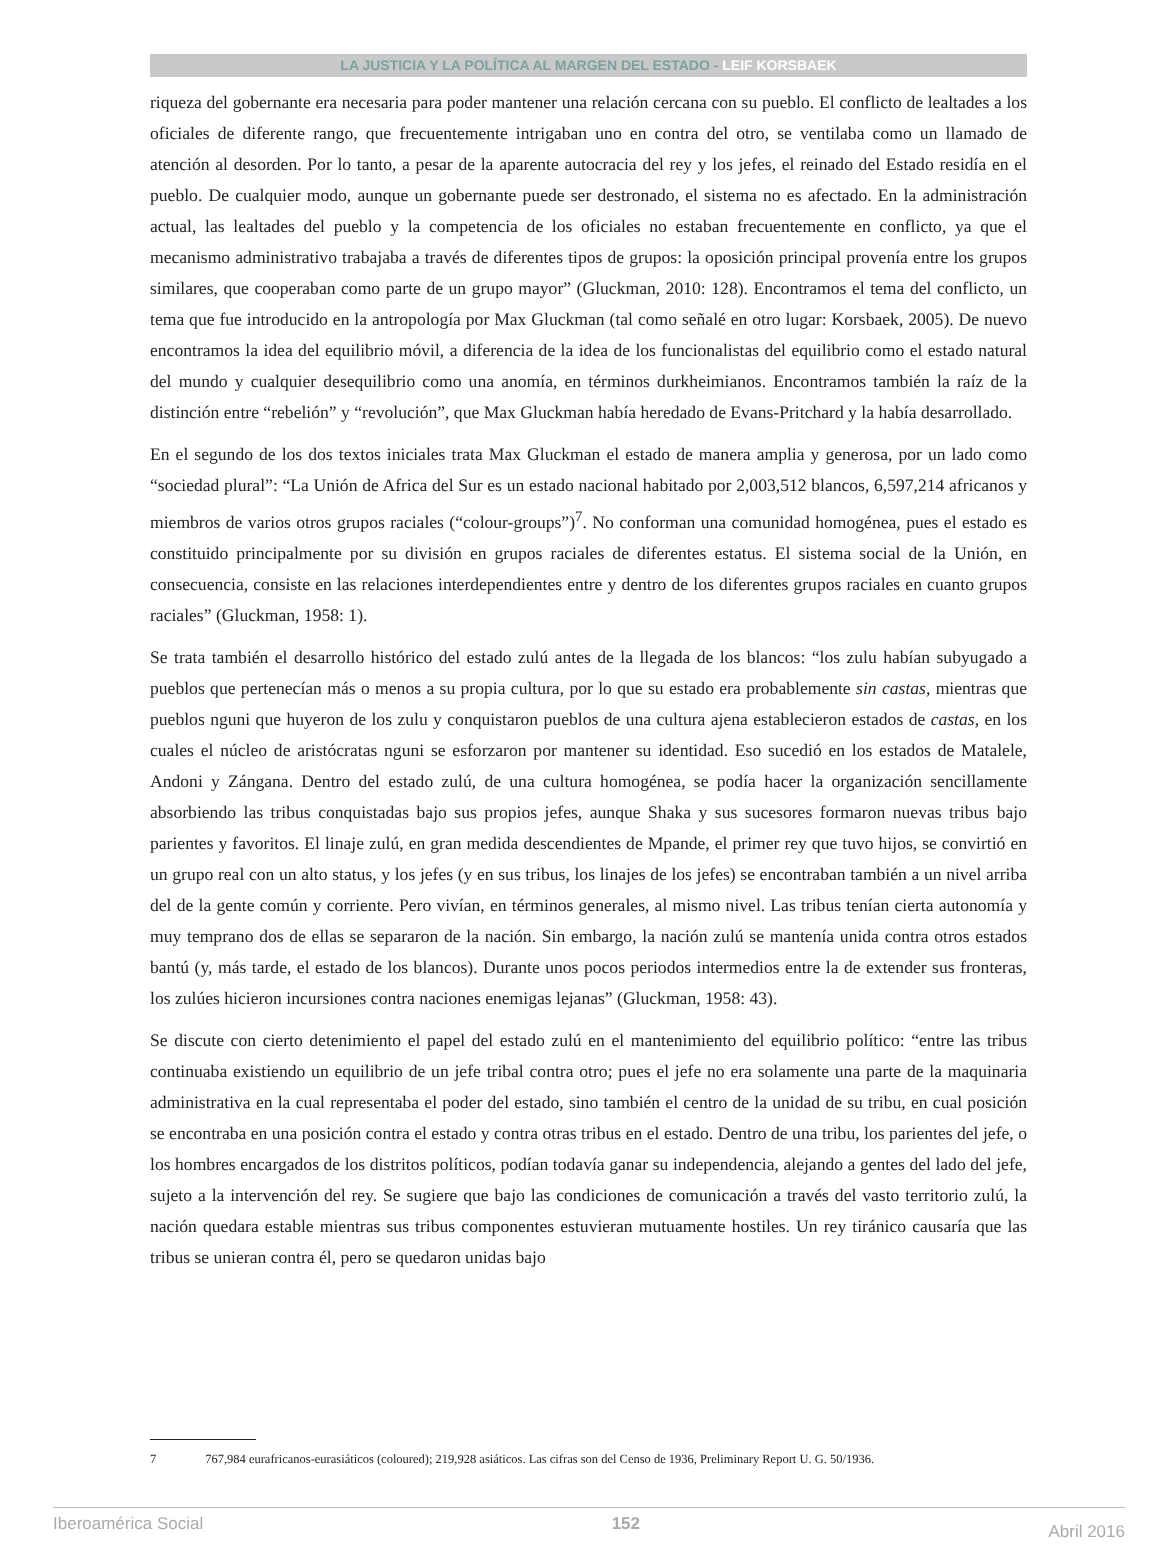LA JUSTICIA Y LA POLÍTICA AL MARGEN DEL ESTADO - LEIF KORSBAEK
riqueza del gobernante era necesaria para poder mantener una relación cercana con su pueblo. El conflicto de lealtades a los oficiales de diferente rango, que frecuentemente intrigaban uno en contra del otro, se ventilaba como un llamado de atención al desorden. Por lo tanto, a pesar de la aparente autocracia del rey y los jefes, el reinado del Estado residía en el pueblo. De cualquier modo, aunque un gobernante puede ser destronado, el sistema no es afectado. En la administración actual, las lealtades del pueblo y la competencia de los oficiales no estaban frecuentemente en conflicto, ya que el mecanismo administrativo trabajaba a través de diferentes tipos de grupos: la oposición principal provenía entre los grupos similares, que cooperaban como parte de un grupo mayor” (Gluckman, 2010: 128). Encontramos el tema del conflicto, un tema que fue introducido en la antropología por Max Gluckman (tal como señalé en otro lugar: Korsbaek, 2005). De nuevo encontramos la idea del equilibrio móvil, a diferencia de la idea de los funcionalistas del equilibrio como el estado natural del mundo y cualquier desequilibrio como una anomía, en términos durkheimianos. Encontramos también la raíz de la distinción entre “rebelión” y “revolución”, que Max Gluckman había heredado de Evans-Pritchard y la había desarrollado.
En el segundo de los dos textos iniciales trata Max Gluckman el estado de manera amplia y generosa, por un lado como “sociedad plural”: “La Unión de Africa del Sur es un estado nacional habitado por 2,003,512 blancos, 6,597,214 africanos y miembros de varios otros grupos raciales (“colour-groups”)<sup>7</sup>. No conforman una comunidad homogénea, pues el estado es constituido principalmente por su división en grupos raciales de diferentes estatus. El sistema social de la Unión, en consecuencia, consiste en las relaciones interdependientes entre y dentro de los diferentes grupos raciales en cuanto grupos raciales” (Gluckman, 1958: 1).
Se trata también el desarrollo histórico del estado zulú antes de la llegada de los blancos: “los zulu habían subyugado a pueblos que pertenecían más o menos a su propia cultura, por lo que su estado era probablemente sin castas, mientras que pueblos nguni que huyeron de los zulu y conquistaron pueblos de una cultura ajena establecieron estados de castas, en los cuales el núcleo de aristócratas nguni se esforzaron por mantener su identidad. Eso sucedió en los estados de Matalele, Andoni y Zángana. Dentro del estado zulú, de una cultura homogénea, se podía hacer la organización sencillamente absorbiendo las tribus conquistadas bajo sus propios jefes, aunque Shaka y sus sucesores formaron nuevas tribus bajo parientes y favoritos. El linaje zulú, en gran medida descendientes de Mpande, el primer rey que tuvo hijos, se convirtió en un grupo real con un alto status, y los jefes (y en sus tribus, los linajes de los jefes) se encontraban también a un nivel arriba del de la gente común y corriente. Pero vivían, en términos generales, al mismo nivel. Las tribus tenían cierta autonomía y muy temprano dos de ellas se separaron de la nación. Sin embargo, la nación zulú se mantenía unida contra otros estados bantú (y, más tarde, el estado de los blancos). Durante unos pocos periodos intermedios entre la de extender sus fronteras, los zulúes hicieron incursiones contra naciones enemigas lejanas” (Gluckman, 1958: 43).
Se discute con cierto detenimiento el papel del estado zulú en el mantenimiento del equilibrio político: “entre las tribus continuaba existiendo un equilibrio de un jefe tribal contra otro; pues el jefe no era solamente una parte de la maquinaria administrativa en la cual representaba el poder del estado, sino también el centro de la unidad de su tribu, en cual posición se encontraba en una posición contra el estado y contra otras tribus en el estado. Dentro de una tribu, los parientes del jefe, o los hombres encargados de los distritos políticos, podían todavía ganar su independencia, alejando a gentes del lado del jefe, sujeto a la intervención del rey. Se sugiere que bajo las condiciones de comunicación a través del vasto territorio zulú, la nación quedara estable mientras sus tribus componentes estuvieran mutuamente hostiles. Un rey tiránico causaría que las tribus se unieran contra él, pero se quedaron unidas bajo
7 767,984 eurafricanos-eurasiáticos (coloured); 219,928 asiáticos. Las cifras son del Censo de 1936, Preliminary Report U. G. 50/1936.
Iberoamérica Social 152 Abril 2016